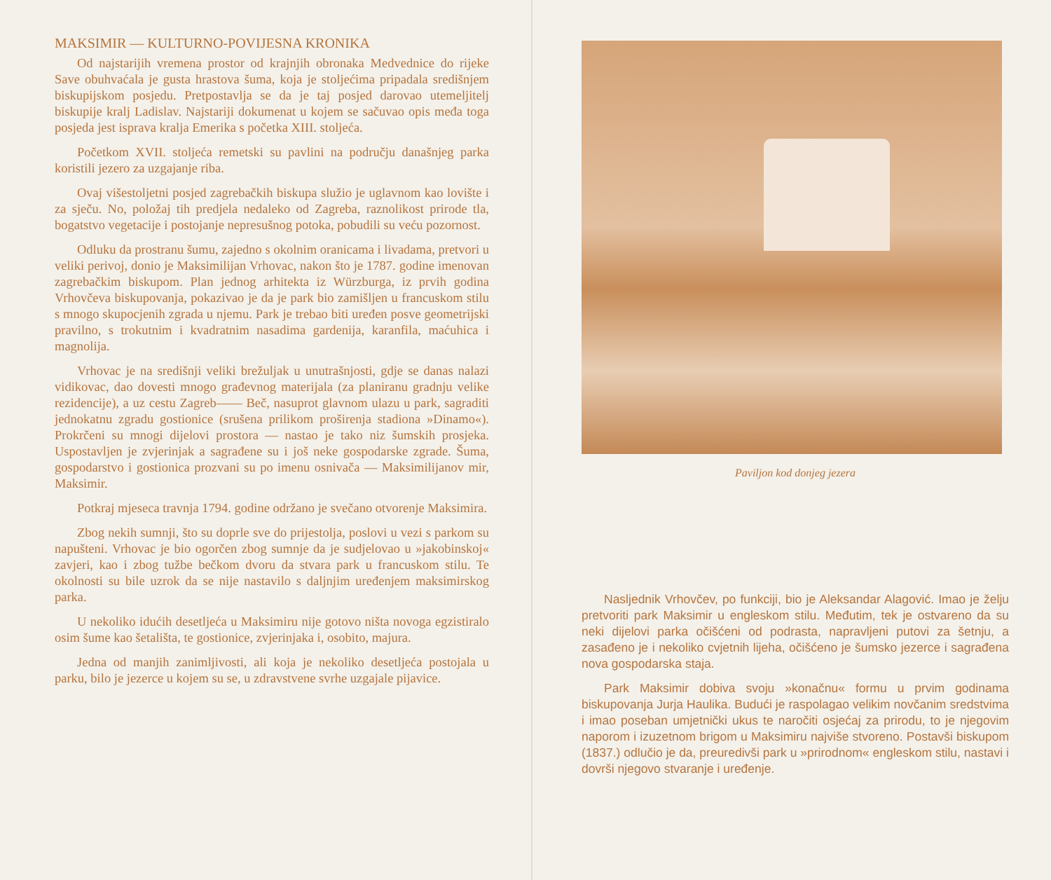MAKSIMIR — KULTURNO-POVIJESNA KRONIKA
Od najstarijih vremena prostor od krajnjih obronaka Medvednice do rijeke Save obuhvaćala je gusta hrastova šuma, koja je stoljećima pripadala središnjem biskupijskom posjedu. Pretpostavlja se da je taj posjed darovao utemeljitelj biskupije kralj Ladislav. Najstariji dokumenat u kojem se sačuvao opis međa toga posjeda jest isprava kralja Emerika s početka XIII. stoljeća.
Početkom XVII. stoljeća remetski su pavlini na području današnjeg parka koristili jezero za uzgajanje riba.
Ovaj višestoljetni posjed zagrebačkih biskupa služio je uglavnom kao lovište i za sječu. No, položaj tih predjela nedaleko od Zagreba, raznolikost prirode tla, bogatstvo vegetacije i postojanje nepresušnog potoka, pobudili su veću pozornost.
Odluku da prostranu šumu, zajedno s okolnim oranicama i livadama, pretvori u veliki perivoj, donio je Maksimilijan Vrhovac, nakon što je 1787. godine imenovan zagrebačkim biskupom. Plan jednog arhitekta iz Würzburga, iz prvih godina Vrhovčeva biskupovanja, pokazivao je da je park bio zamišljen u francuskom stilu s mnogo skupocjenih zgrada u njemu. Park je trebao biti uređen posve geometrijski pravilno, s trokutnim i kvadratnim nasadima gardenija, karanfila, maćuhica i magnolija.
Vrhovac je na središnji veliki brežuljak u unutrašnjosti, gdje se danas nalazi vidikovac, dao dovesti mnogo građevnog materijala (za planiranu gradnju velike rezidencije), a uz cestu Zagreb—— Beč, nasuprot glavnom ulazu u park, sagraditi jednokatnu zgradu gostionice (srušena prilikom proširenja stadiona »Dinamo«). Prokrčeni su mnogi dijelovi prostora — nastao je tako niz šumskih prosjeka. Uspostavljen je zvjerinjak a sagrađene su i još neke gospodarske zgrade. Šuma, gospodarstvo i gostionica prozvani su po imenu osnivača — Maksimilijanov mir, Maksimir.
Potkraj mjeseca travnja 1794. godine održano je svečano otvorenje Maksimira.
Zbog nekih sumnji, što su doprle sve do prijestolja, poslovi u vezi s parkom su napušteni. Vrhovac je bio ogorčen zbog sumnje da je sudjelovao u »jakobinskoj« zavjeri, kao i zbog tužbe bečkom dvoru da stvara park u francuskom stilu. Te okolnosti su bile uzrok da se nije nastavilo s daljnjim uređenjem maksimirskog parka.
U nekoliko idućih desetljeća u Maksimiru nije gotovo ništa novoga egzistiralo osim šume kao šetališta, te gostionice, zvjerinjaka i, osobito, majura.
Jedna od manjih zanimljivosti, ali koja je nekoliko desetljeća postojala u parku, bilo je jezerce u kojem su se, u zdravstvene svrhe uzgajale pijavice.
Paviljon kod donjeg jezera
Nasljednik Vrhovčev, po funkciji, bio je Aleksandar Alagović. Imao je želju pretvoriti park Maksimir u engleskom stilu. Međutim, tek je ostvareno da su neki dijelovi parka očišćeni od podrasta, napravljeni putovi za šetnju, a zasađeno je i nekoliko cvjetnih lijeha, očišćeno je šumsko jezerce i sagrađena nova gospodarska staja.
Park Maksimir dobiva svoju »konačnu« formu u prvim godinama biskupovanja Jurja Haulika. Budući je raspolagao velikim novčanim sredstvima i imao poseban umjetnički ukus te naročiti osjećaj za prirodu, to je njegovim naporom i izuzetnom brigom u Maksimiru najviše stvoreno. Postavši biskupom (1837.) odlučio je da, preuredivši park u »prirodnom« engleskom stilu, nastavi i dovrši njegovo stvaranje i uređenje.